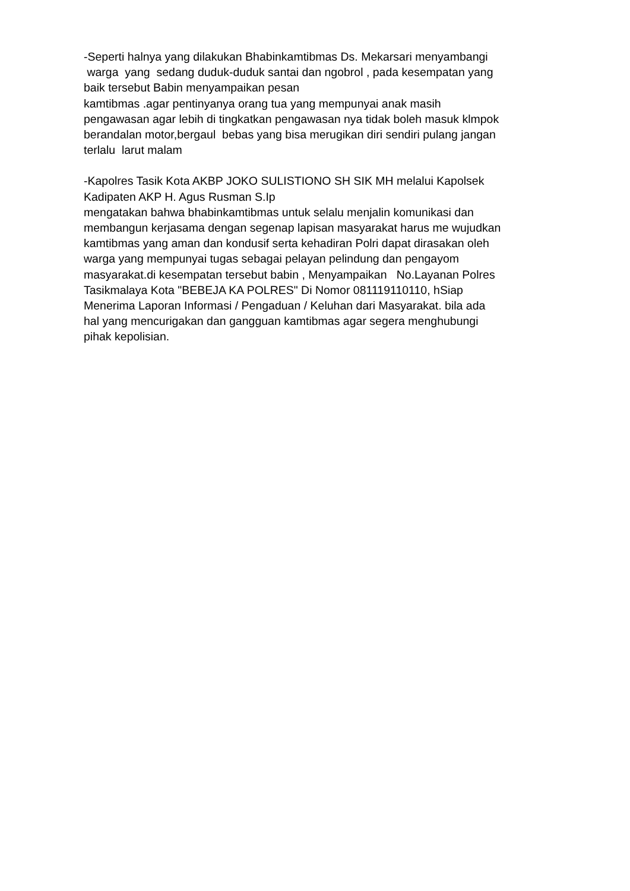-Seperti halnya yang dilakukan Bhabinkamtibmas Ds. Mekarsari menyambangi warga yang sedang duduk-duduk santai dan ngobrol , pada kesempatan yang baik tersebut Babin menyampaikan pesan kamtibmas .agar pentinyanya orang tua yang mempunyai anak masih pengawasan agar lebih di tingkatkan pengawasan nya tidak boleh masuk klmpok berandalan motor,bergaul bebas yang bisa merugikan diri sendiri pulang jangan terlalu larut malam
-Kapolres Tasik Kota AKBP JOKO SULISTIONO SH SIK MH melalui Kapolsek Kadipaten AKP H. Agus Rusman S.Ip mengatakan bahwa bhabinkamtibmas untuk selalu menjalin komunikasi dan membangun kerjasama dengan segenap lapisan masyarakat harus me wujudkan kamtibmas yang aman dan kondusif serta kehadiran Polri dapat dirasakan oleh warga yang mempunyai tugas sebagai pelayan pelindung dan pengayom masyarakat.di kesempatan tersebut babin , Menyampaikan No.Layanan Polres Tasikmalaya Kota "BEBEJA KA POLRES" Di Nomor 081119110110, hSiap Menerima Laporan Informasi / Pengaduan / Keluhan dari Masyarakat. bila ada hal yang mencurigakan dan gangguan kamtibmas agar segera menghubungi pihak kepolisian.